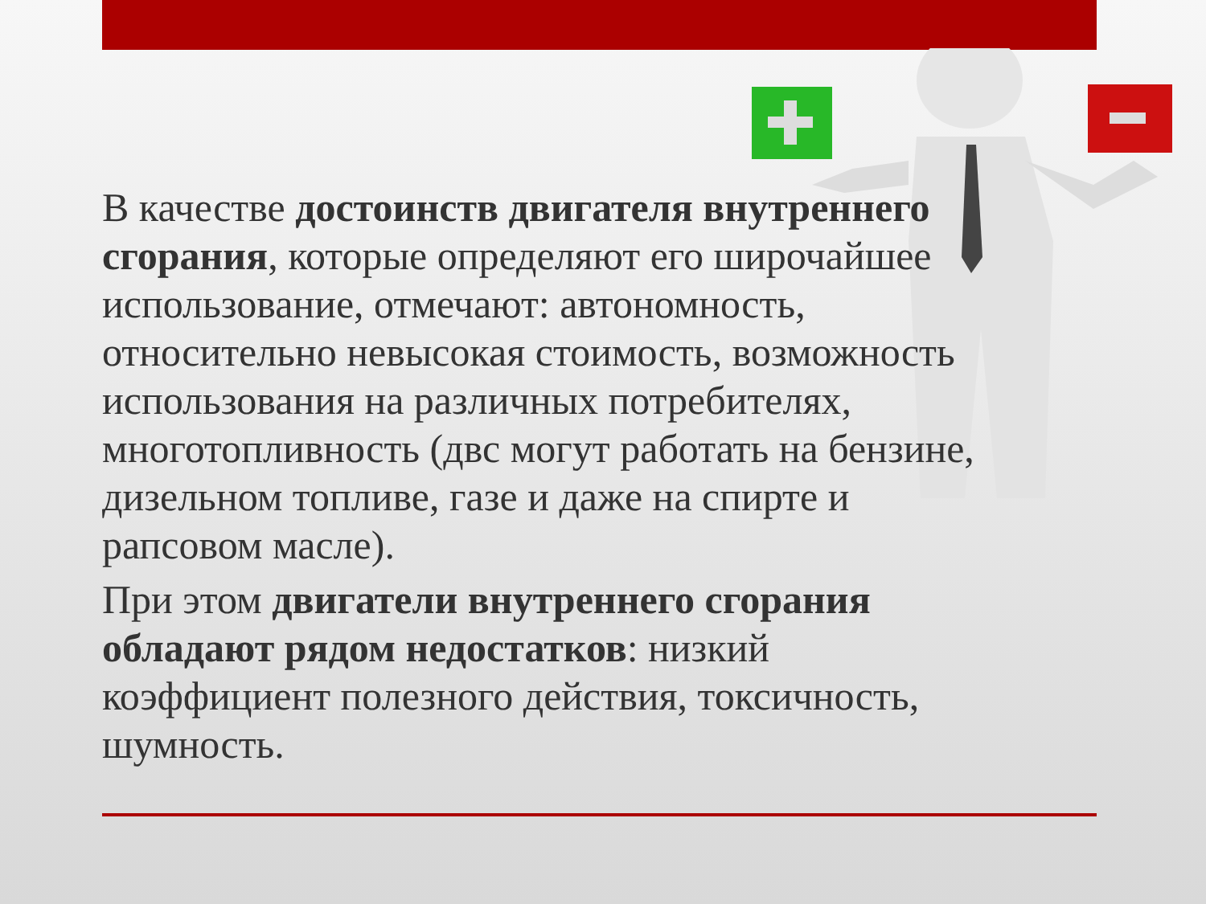В качестве достоинств двигателя внутреннего сгорания, которые определяют его широчайшее использование, отмечают: автономность, относительно невысокая стоимость, возможность использования на различных потребителях, многотопливность (двс могут работать на бензине, дизельном топливе, газе и даже на спирте и рапсовом масле).
При этом двигатели внутреннего сгорания обладают рядом недостатков: низкий коэффициент полезного действия, токсичность, шумность.